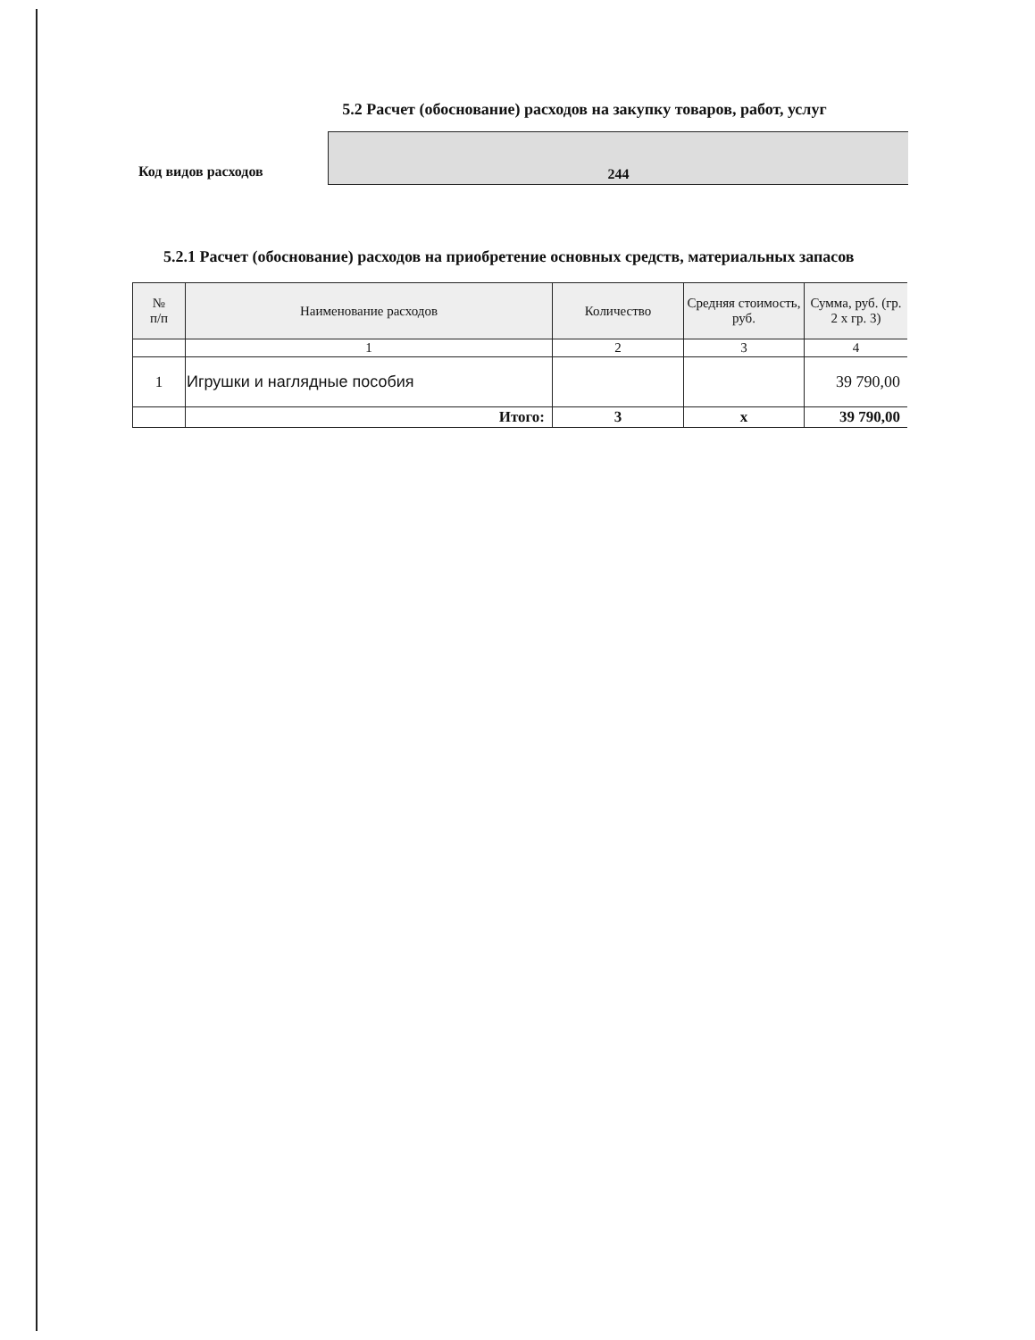5.2 Расчет (обоснование) расходов на закупку товаров, работ, услуг
Код видов расходов
244
5.2.1 Расчет (обоснование) расходов на приобретение основных средств, материальных запасов
| № п/п | Наименование расходов | Количество | Средняя стоимость, руб. | Сумма, руб. (гр. 2 х гр. 3) |
| --- | --- | --- | --- | --- |
| | 1 | 2 | 3 | 4 |
| 1 | Игрушки и наглядные пособия | | | 39 790,00 |
| | Итого: | 3 | х | 39 790,00 |